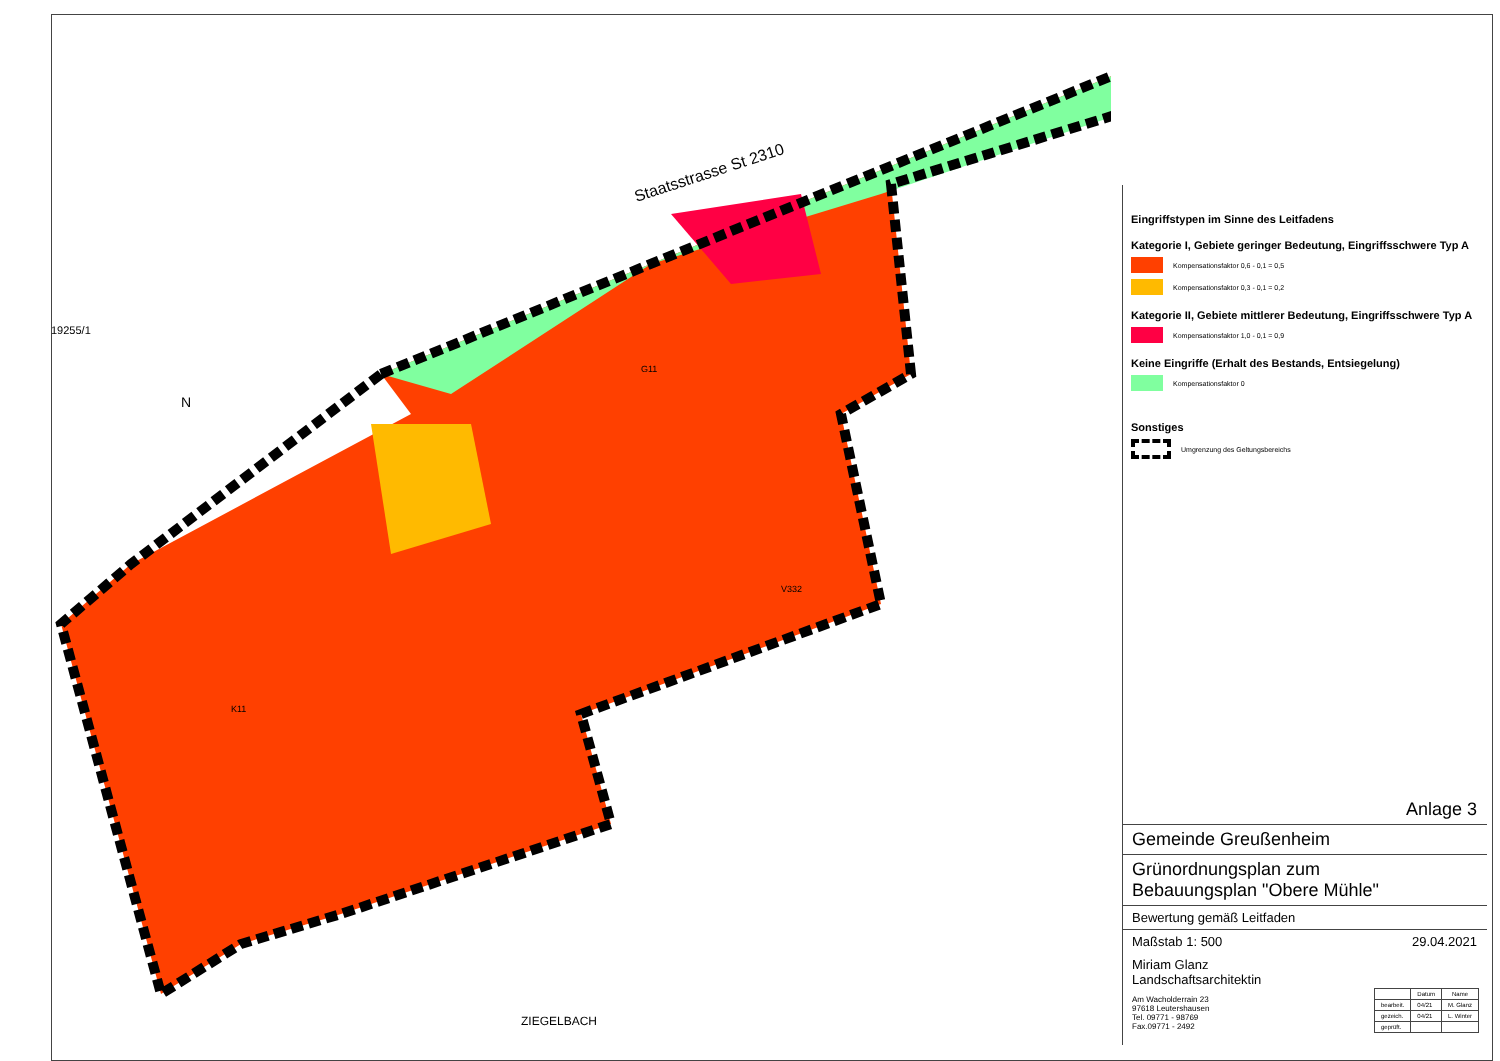Staatsstrasse St 2310
19255/1
ZIEGELBACH
N
G11
K11
V332
Eingriffstypen im Sinne des Leitfadens
Kategorie I, Gebiete geringer Bedeutung, Eingriffsschwere Typ A
Kompensationsfaktor 0,6 - 0,1 = 0,5
Kompensationsfaktor 0,3 - 0,1 = 0,2
Kategorie II, Gebiete mittlerer Bedeutung, Eingriffsschwere Typ A
Kompensationsfaktor 1,0 - 0,1 = 0,9
Keine Eingriffe (Erhalt des Bestands, Entsiegelung)
Kompensationsfaktor 0
Sonstiges
Umgrenzung des Geltungsbereichs
Anlage 3
Gemeinde Greußenheim
Grünordnungsplan zum
Bebauungsplan "Obere Mühle"
Bewertung gemäß Leitfaden
Maßstab 1: 500 29.04.2021
Miriam Glanz
Landschaftsarchitektin
Am Wacholderrain 23
97618 Leutershausen
Tel. 09771 - 98769
Fax.09771 - 2492
| | Datum | Name |
| --- | --- | --- |
| bearbeit. | 04/21 | M. Glanz |
| gezeich. | 04/21 | L. Winter |
| geprüft. | | |